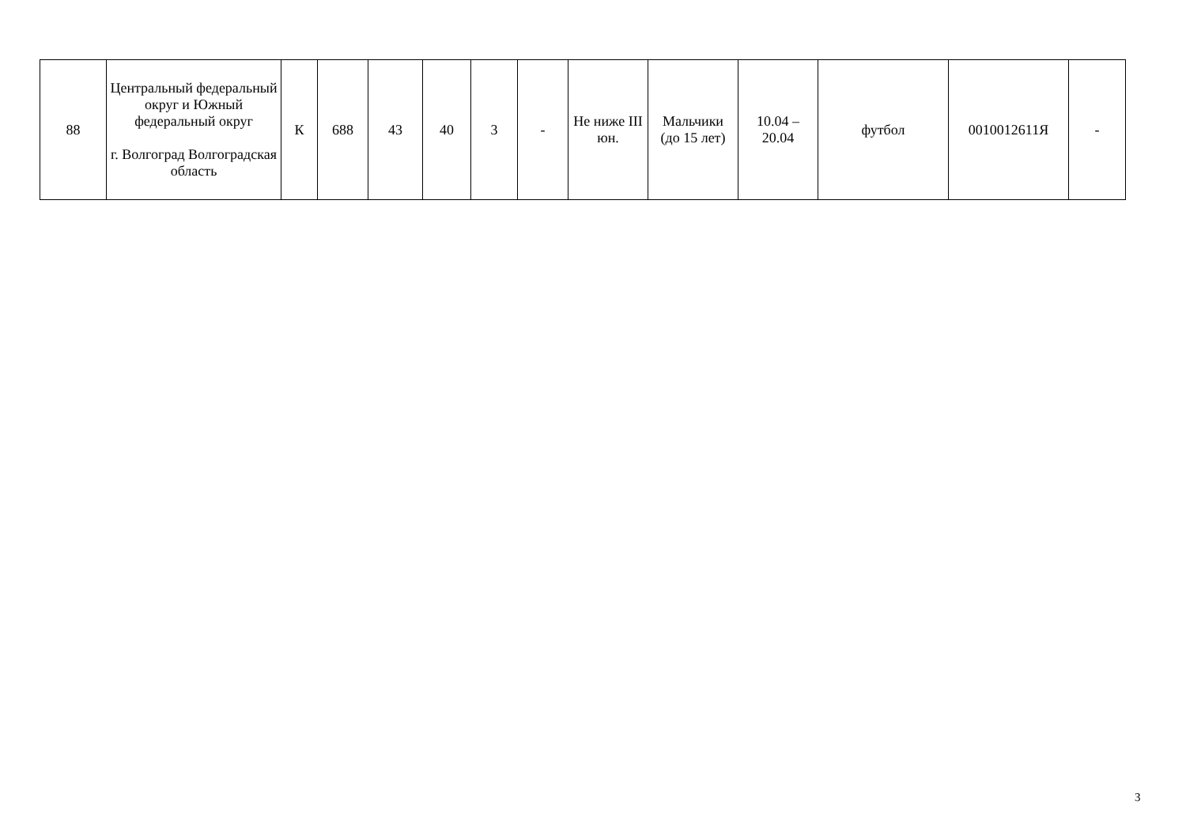| 88 | Центральный федеральный округ и Южный федеральный округ г. Волгоград Волгоградская область | К | 688 | 43 | 40 | 3 | - | Не ниже III юн. | Мальчики (до 15 лет) | 10.04 – 20.04 | футбол | 0010012611Я | - |
3